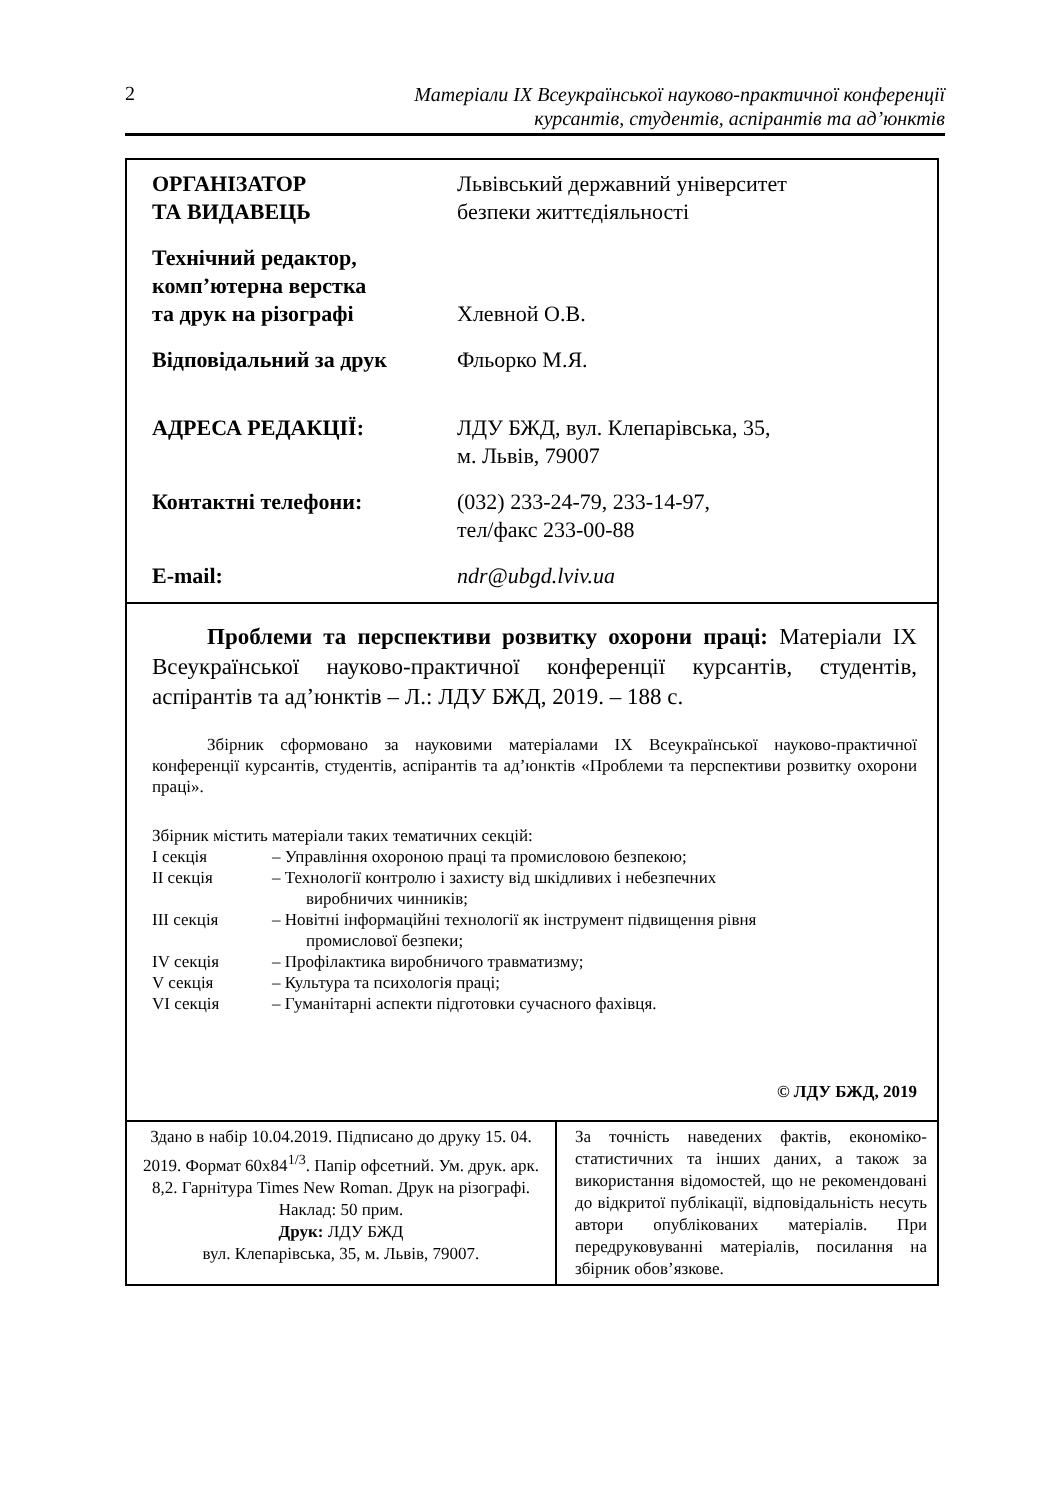2
Матеріали IX Всеукраїнської науково-практичної конференції
курсантів, студентів, аспірантів та ад’юнктів
| ОРГАНІЗАТОР ТА ВИДАВЕЦЬ | Львівський державний університет безпеки життєдіяльності |
| Технічний редактор, комп’ютерна верстка та друк на різографі | Хлевной О.В. |
| Відповідальний за друк | Фльорко М.Я. |
| АДРЕСА РЕДАКЦІЇ: | ЛДУ БЖД, вул. Клепарівська, 35, м. Львів, 79007 |
| Контактні телефони: | (032) 233-24-79, 233-14-97, тел/факс 233-00-88 |
| E-mail: | ndr@ubgd.lviv.ua |
Проблеми та перспективи розвитку охорони праці: Матеріали IX Всеукраїнської науково-практичної конференції курсантів, студентів, аспірантів та ад’юнктів – Л.: ЛДУ БЖД, 2019. – 188 с.
Збірник сформовано за науковими матеріалами IX Всеукраїнської науково-практичної конференції курсантів, студентів, аспірантів та ад’юнктів «Проблеми та перспективи розвитку охорони праці».
Збірник містить матеріали таких тематичних секцій:
| I секція | – Управління охороною праці та промисловою безпекою; |
| II секція | – Технології контролю і захисту від шкідливих і небезпечних виробничих чинників; |
| III секція | – Новітні інформаційні технології як інструмент підвищення рівня промислової безпеки; |
| IV секція | – Профілактика виробничого травматизму; |
| V секція | – Культура та психологія праці; |
| VI секція | – Гуманітарні аспекти підготовки сучасного фахівця. |
© ЛДУ БЖД, 2019
Здано в набір 10.04.2019. Підписано до друку 15. 04. 2019. Формат 60х84<sup>1/3</sup>. Папір офсетний. Ум. друк. арк. 8,2. Гарнітура Times New Roman. Друк на різографі. Наклад: 50 прим.
Друк: ЛДУ БЖД
вул. Клепарівська, 35, м. Львів, 79007.
За точність наведених фактів, економіко-статистичних та інших даних, а також за використання відомостей, що не рекомендовані до відкритої публікації, відповідальність несуть автори опублікованих матеріалів. При передруковуванні матеріалів, посилання на збірник обов’язкове.